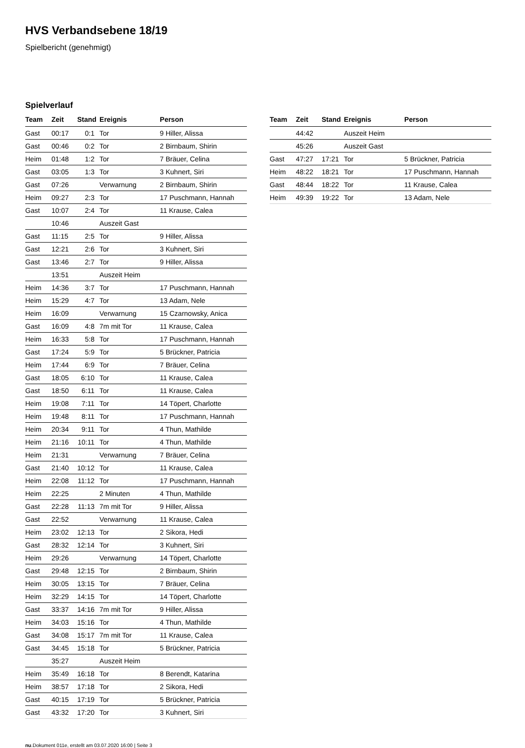HVS Verbandsebene 18/19
Spielbericht (genehmigt)
Spielverlauf
| Team | Zeit | Stand | Ereignis | Person |
| --- | --- | --- | --- | --- |
| Gast | 00:17 | 0:1 | Tor | 9 Hiller, Alissa |
| Gast | 00:46 | 0:2 | Tor | 2 Birnbaum, Shirin |
| Heim | 01:48 | 1:2 | Tor | 7 Bräuer, Celina |
| Gast | 03:05 | 1:3 | Tor | 3 Kuhnert, Siri |
| Gast | 07:26 | | Verwarnung | 2 Birnbaum, Shirin |
| Heim | 09:27 | 2:3 | Tor | 17 Puschmann, Hannah |
| Gast | 10:07 | 2:4 | Tor | 11 Krause, Calea |
| | 10:46 | | Auszeit Gast | |
| Gast | 11:15 | 2:5 | Tor | 9 Hiller, Alissa |
| Gast | 12:21 | 2:6 | Tor | 3 Kuhnert, Siri |
| Gast | 13:46 | 2:7 | Tor | 9 Hiller, Alissa |
| | 13:51 | | Auszeit Heim | |
| Heim | 14:36 | 3:7 | Tor | 17 Puschmann, Hannah |
| Heim | 15:29 | 4:7 | Tor | 13 Adam, Nele |
| Heim | 16:09 | | Verwarnung | 15 Czarnowsky, Anica |
| Gast | 16:09 | 4:8 | 7m mit Tor | 11 Krause, Calea |
| Heim | 16:33 | 5:8 | Tor | 17 Puschmann, Hannah |
| Gast | 17:24 | 5:9 | Tor | 5 Brückner, Patricia |
| Heim | 17:44 | 6:9 | Tor | 7 Bräuer, Celina |
| Gast | 18:05 | 6:10 | Tor | 11 Krause, Calea |
| Gast | 18:50 | 6:11 | Tor | 11 Krause, Calea |
| Heim | 19:08 | 7:11 | Tor | 14 Töpert, Charlotte |
| Heim | 19:48 | 8:11 | Tor | 17 Puschmann, Hannah |
| Heim | 20:34 | 9:11 | Tor | 4 Thun, Mathilde |
| Heim | 21:16 | 10:11 | Tor | 4 Thun, Mathilde |
| Heim | 21:31 | | Verwarnung | 7 Bräuer, Celina |
| Gast | 21:40 | 10:12 | Tor | 11 Krause, Calea |
| Heim | 22:08 | 11:12 | Tor | 17 Puschmann, Hannah |
| Heim | 22:25 | | 2 Minuten | 4 Thun, Mathilde |
| Gast | 22:28 | 11:13 | 7m mit Tor | 9 Hiller, Alissa |
| Gast | 22:52 | | Verwarnung | 11 Krause, Calea |
| Heim | 23:02 | 12:13 | Tor | 2 Sikora, Hedi |
| Gast | 28:32 | 12:14 | Tor | 3 Kuhnert, Siri |
| Heim | 29:26 | | Verwarnung | 14 Töpert, Charlotte |
| Gast | 29:48 | 12:15 | Tor | 2 Birnbaum, Shirin |
| Heim | 30:05 | 13:15 | Tor | 7 Bräuer, Celina |
| Heim | 32:29 | 14:15 | Tor | 14 Töpert, Charlotte |
| Gast | 33:37 | 14:16 | 7m mit Tor | 9 Hiller, Alissa |
| Heim | 34:03 | 15:16 | Tor | 4 Thun, Mathilde |
| Gast | 34:08 | 15:17 | 7m mit Tor | 11 Krause, Calea |
| Gast | 34:45 | 15:18 | Tor | 5 Brückner, Patricia |
| | 35:27 | | Auszeit Heim | |
| Heim | 35:49 | 16:18 | Tor | 8 Berendt, Katarina |
| Heim | 38:57 | 17:18 | Tor | 2 Sikora, Hedi |
| Gast | 40:15 | 17:19 | Tor | 5 Brückner, Patricia |
| Gast | 43:32 | 17:20 | Tor | 3 Kuhnert, Siri |
| Team | Zeit | Stand | Ereignis | Person |
| --- | --- | --- | --- | --- |
| | 44:42 | | Auszeit Heim | |
| | 45:26 | | Auszeit Gast | |
| Gast | 47:27 | 17:21 | Tor | 5 Brückner, Patricia |
| Heim | 48:22 | 18:21 | Tor | 17 Puschmann, Hannah |
| Gast | 48:44 | 18:22 | Tor | 11 Krause, Calea |
| Heim | 49:39 | 19:22 | Tor | 13 Adam, Nele |
nu.Dokument 011e, erstellt am 03.07.2020 16:00 | Seite 3